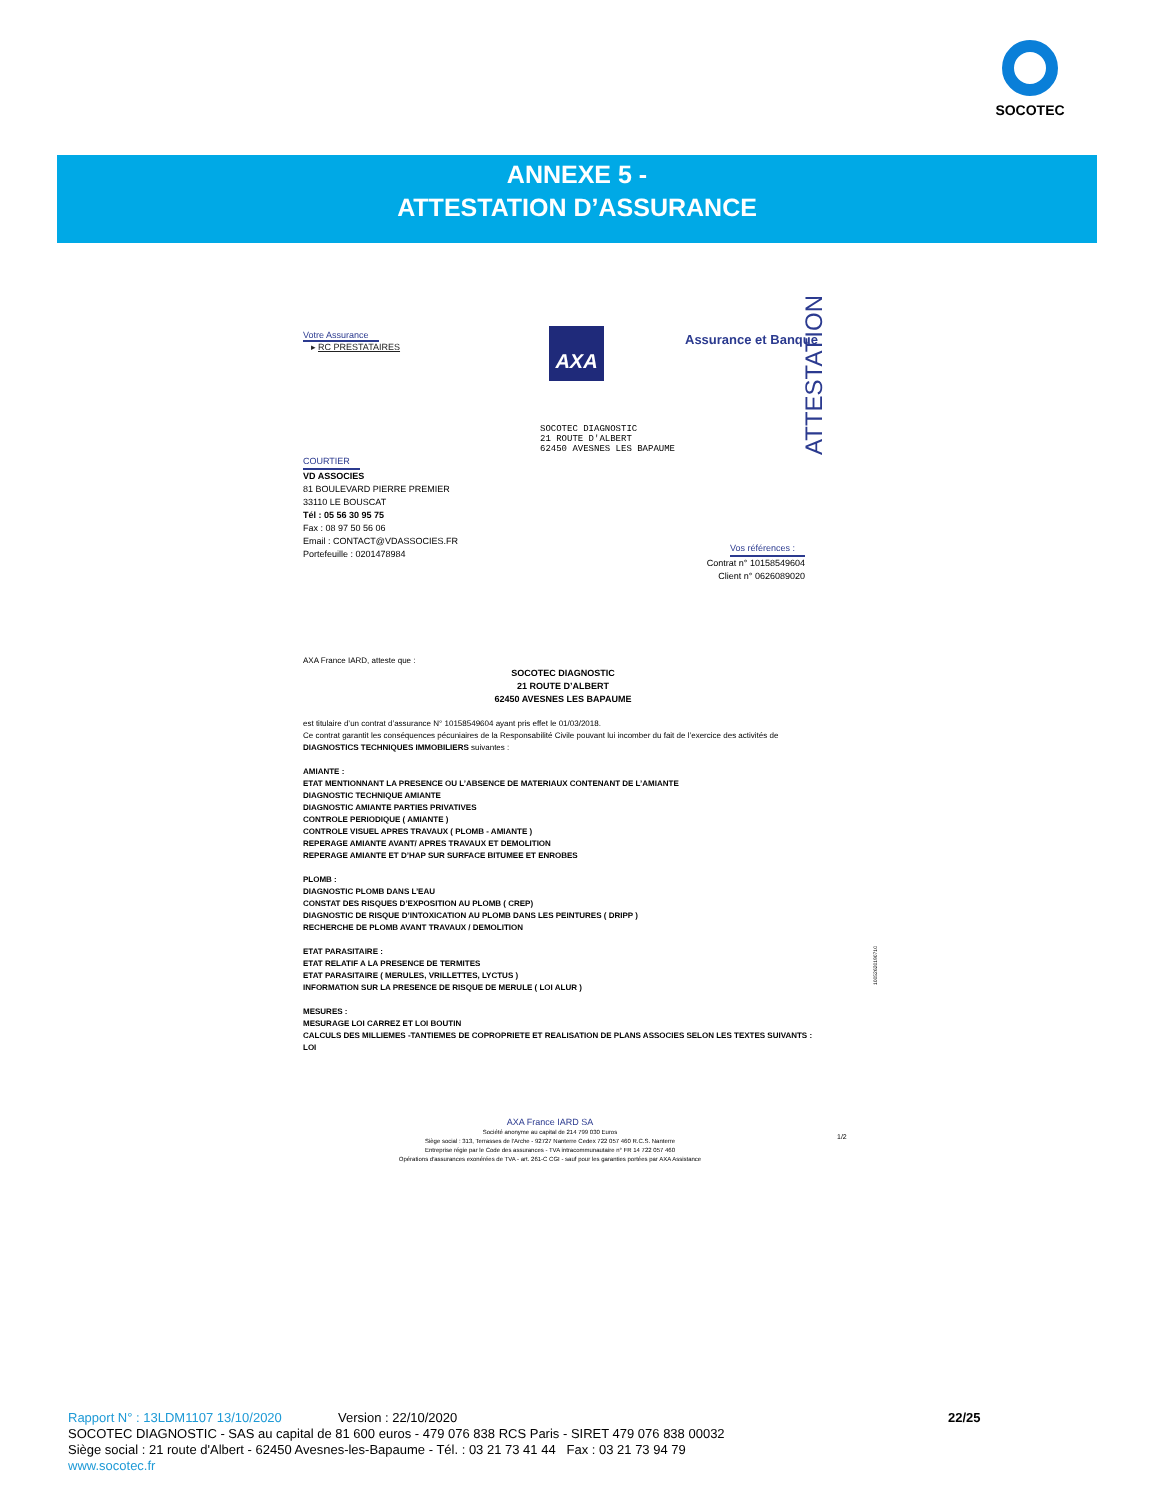SOCOTEC
ANNEXE 5 -
ATTESTATION D’ASSURANCE
Votre Assurance
▸ RC PRESTATAIRES
AXA Assurance et Banque
ATTESTATION
SOCOTEC DIAGNOSTIC
21 ROUTE D'ALBERT
62450 AVESNES LES BAPAUME
COURTIER
VD ASSOCIES
81 BOULEVARD PIERRE PREMIER
33110 LE BOUSCAT
Tél : 05 56 30 95 75
Fax : 08 97 50 56 06
Email : CONTACT@VDASSOCIES.FR
Portefeuille : 0201478984
Vos références :
Contrat n° 10158549604
Client n° 0626089020
AXA France IARD, atteste que :
SOCOTEC DIAGNOSTIC
21 ROUTE D’ALBERT
62450 AVESNES LES BAPAUME
est titulaire d’un contrat d’assurance N° 10158549604 ayant pris effet le 01/03/2018.
Ce contrat garantit les conséquences pécuniaires de la Responsabilité Civile pouvant lui incomber du fait de l’exercice des activités de DIAGNOSTICS TECHNIQUES IMMOBILIERS suivantes :
AMIANTE :
ETAT MENTIONNANT LA PRESENCE OU L’ABSENCE DE MATERIAUX CONTENANT DE L’AMIANTE
DIAGNOSTIC TECHNIQUE AMIANTE
DIAGNOSTIC AMIANTE PARTIES PRIVATIVES
CONTROLE PERIODIQUE ( AMIANTE )
CONTROLE VISUEL APRES TRAVAUX ( PLOMB - AMIANTE )
REPERAGE AMIANTE AVANT/ APRES TRAVAUX ET DEMOLITION
REPERAGE AMIANTE ET D’HAP SUR SURFACE BITUMEE ET ENROBES
PLOMB :
DIAGNOSTIC PLOMB DANS L’EAU
CONSTAT DES RISQUES D’EXPOSITION AU PLOMB ( CREP)
DIAGNOSTIC DE RISQUE D’INTOXICATION AU PLOMB DANS LES PEINTURES ( DRIPP )
RECHERCHE DE PLOMB AVANT TRAVAUX / DEMOLITION
ETAT PARASITAIRE :
ETAT RELATIF A LA PRESENCE DE TERMITES
ETAT PARASITAIRE ( MERULES, VRILLETTES, LYCTUS )
INFORMATION SUR LA PRESENCE DE RISQUE DE MERULE ( LOI ALUR )
MESURES :
MESURAGE LOI CARREZ ET LOI BOUTIN
CALCULS DES MILLIEMES -TANTIEMES DE COPROPRIETE ET REALISATION DE PLANS ASSOCIES SELON LES TEXTES SUIVANTS : LOI
10052620190710
AXA France IARD SA
Société anonyme au capital de 214 799 030 Euros
Siège social : 313, Terrasses de l'Arche - 92727 Nanterre Cedex 722 057 460 R.C.S. Nanterre
Entreprise régie par le Code des assurances - TVA intracommunautaire n° FR 14 722 057 460
Opérations d'assurances exonérées de TVA - art. 261-C CGI - sauf pour les garanties portées par AXA Assistance
1/2
Rapport N° : 13LDM1107 13/10/2020 Version : 22/10/2020 22/25
SOCOTEC DIAGNOSTIC - SAS au capital de 81 600 euros - 479 076 838 RCS Paris - SIRET 479 076 838 00032
Siège social : 21 route d'Albert - 62450 Avesnes-les-Bapaume - Tél. : 03 21 73 41 44 Fax : 03 21 73 94 79
www.socotec.fr